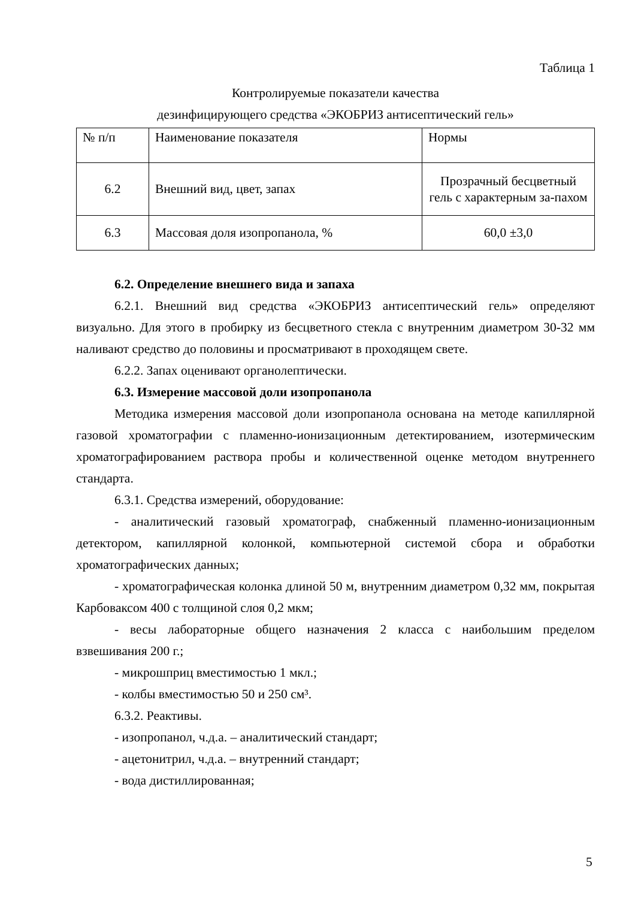Таблица 1
Контролируемые показатели качества
дезинфицирующего средства «ЭКОБРИЗ антисептический гель»
| № п/п | Наименование показателя | Нормы |
| 6.2 | Внешний вид, цвет, запах | Прозрачный бесцветный гель с характерным за-пахом |
| 6.3 | Массовая доля изопропанола, % | 60,0 ±3,0 |
6.2. Определение внешнего вида и запаха
6.2.1. Внешний вид средства «ЭКОБРИЗ антисептический гель» определяют визуально. Для этого в пробирку из бесцветного стекла с внутренним диаметром 30-32 мм наливают средство до половины и просматривают в проходящем свете.
6.2.2. Запах оценивают органолептически.
6.3. Измерение массовой доли изопропанола
Методика измерения массовой доли изопропанола основана на методе капиллярной газовой хроматографии с пламенно-ионизационным детектированием, изотермическим хроматографированием раствора пробы и количественной оценке методом внутреннего стандарта.
6.3.1. Средства измерений, оборудование:
- аналитический газовый хроматограф, снабженный пламенно-ионизационным детектором, капиллярной колонкой, компьютерной системой сбора и обработки хроматографических данных;
- хроматографическая колонка длиной 50 м, внутренним диаметром 0,32 мм, покрытая Карбоваксом 400 с толщиной слоя 0,2 мкм;
- весы лабораторные общего назначения 2 класса с наибольшим пределом взвешивания 200 г.;
- микрошприц вместимостью 1 мкл.;
- колбы вместимостью 50 и 250 см³.
6.3.2. Реактивы.
- изопропанол, ч.д.а. – аналитический стандарт;
- ацетонитрил, ч.д.а. – внутренний стандарт;
- вода дистиллированная;
5